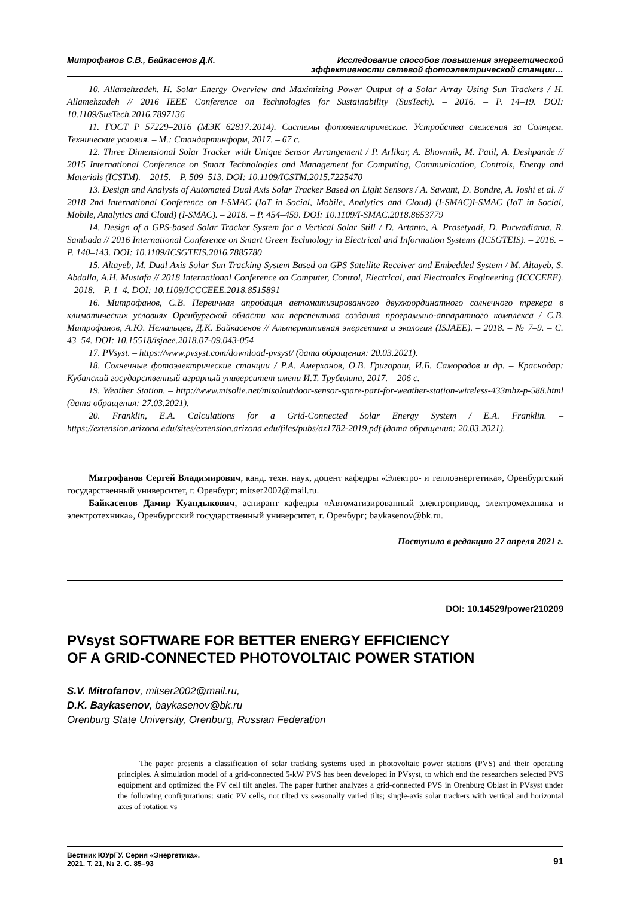Митрофанов С.В., Байкасенов Д.К. Исследование способов повышения энергетической
эффективности сетевой фотоэлектрической станции…
10. Allamehzadeh, H. Solar Energy Overview and Maximizing Power Output of a Solar Array Using Sun Trackers / H. Allamehzadeh // 2016 IEEE Conference on Technologies for Sustainability (SusTech). – 2016. – P. 14–19. DOI: 10.1109/SusTech.2016.7897136
11. ГОСТ Р 57229–2016 (МЭК 62817:2014). Системы фотоэлектрические. Устройства слежения за Солнцем. Технические условия. – М.: Стандартинформ, 2017. – 67 с.
12. Three Dimensional Solar Tracker with Unique Sensor Arrangement / P. Arlikar, A. Bhowmik, M. Patil, A. Deshpande // 2015 International Conference on Smart Technologies and Management for Computing, Communication, Controls, Energy and Materials (ICSTM). – 2015. – P. 509–513. DOI: 10.1109/ICSTM.2015.7225470
13. Design and Analysis of Automated Dual Axis Solar Tracker Based on Light Sensors / A. Sawant, D. Bondre, A. Joshi et al. // 2018 2nd International Conference on I-SMAC (IoT in Social, Mobile, Analytics and Cloud) (I-SMAC)I-SMAC (IoT in Social, Mobile, Analytics and Cloud) (I-SMAC). – 2018. – P. 454–459. DOI: 10.1109/I-SMAC.2018.8653779
14. Design of a GPS-based Solar Tracker System for a Vertical Solar Still / D. Artanto, A. Prasetyadi, D. Purwadianta, R. Sambada // 2016 International Conference on Smart Green Technology in Electrical and Information Systems (ICSGTEIS). – 2016. – P. 140–143. DOI: 10.1109/ICSGTEIS.2016.7885780
15. Altayeb, M. Dual Axis Solar Sun Tracking System Based on GPS Satellite Receiver and Embedded System / M. Altayeb, S. Abdalla, A.H. Mustafa // 2018 International Conference on Computer, Control, Electrical, and Electronics Engineering (ICCCEEE). – 2018. – P. 1–4. DOI: 10.1109/ICCCEEE.2018.8515891
16. Митрофанов, С.В. Первичная апробация автоматизированного двухкоординатного солнечного трекера в климатических условиях Оренбургской области как перспектива создания программно-аппаратного комплекса / С.В. Митрофанов, А.Ю. Немальцев, Д.К. Байкасенов // Альтернативная энергетика и экология (ISJAEE). – 2018. – № 7–9. – С. 43–54. DOI: 10.15518/isjaee.2018.07-09.043-054
17. PVsyst. – https://www.pvsyst.com/download-pvsyst/ (дата обращения: 20.03.2021).
18. Солнечные фотоэлектрические станции / Р.А. Амерханов, О.В. Григораш, И.Б. Самородов и др. – Краснодар: Кубанский государственный аграрный университет имени И.Т. Трубилина, 2017. – 206 с.
19. Weather Station. – http://www.misolie.net/misoloutdoor-sensor-spare-part-for-weather-station-wireless-433mhz-p-588.html (дата обращения: 27.03.2021).
20. Franklin, E.A. Calculations for a Grid-Connected Solar Energy System / E.A. Franklin. – https://extension.arizona.edu/sites/extension.arizona.edu/files/pubs/az1782-2019.pdf (дата обращения: 20.03.2021).
Митрофанов Сергей Владимирович, канд. техн. наук, доцент кафедры «Электро- и теплоэнергетика», Оренбургский государственный университет, г. Оренбург; mitser2002@mail.ru.
Байкасенов Дамир Куандыкович, аспирант кафедры «Автоматизированный электропривод, электромеханика и электротехника», Оренбургский государственный университет, г. Оренбург; baykasenov@bk.ru.
Поступила в редакцию 27 апреля 2021 г.
DOI: 10.14529/power210209
PVsyst SOFTWARE FOR BETTER ENERGY EFFICIENCY
OF A GRID-CONNECTED PHOTOVOLTAIC POWER STATION
S.V. Mitrofanov, mitser2002@mail.ru,
D.K. Baykasenov, baykasenov@bk.ru
Orenburg State University, Orenburg, Russian Federation
The paper presents a classification of solar tracking systems used in photovoltaic power stations (PVS) and their operating principles. A simulation model of a grid-connected 5-kW PVS has been developed in PVsyst, to which end the researchers selected PVS equipment and optimized the PV cell tilt angles. The paper further analyzes a grid-connected PVS in Orenburg Oblast in PVsyst under the following configurations: static PV cells, not tilted vs seasonally varied tilts; single-axis solar trackers with vertical and horizontal axes of rotation vs
Вестник ЮУрГУ. Серия «Энергетика».
2021. Т. 21, № 2. С. 85–93 91